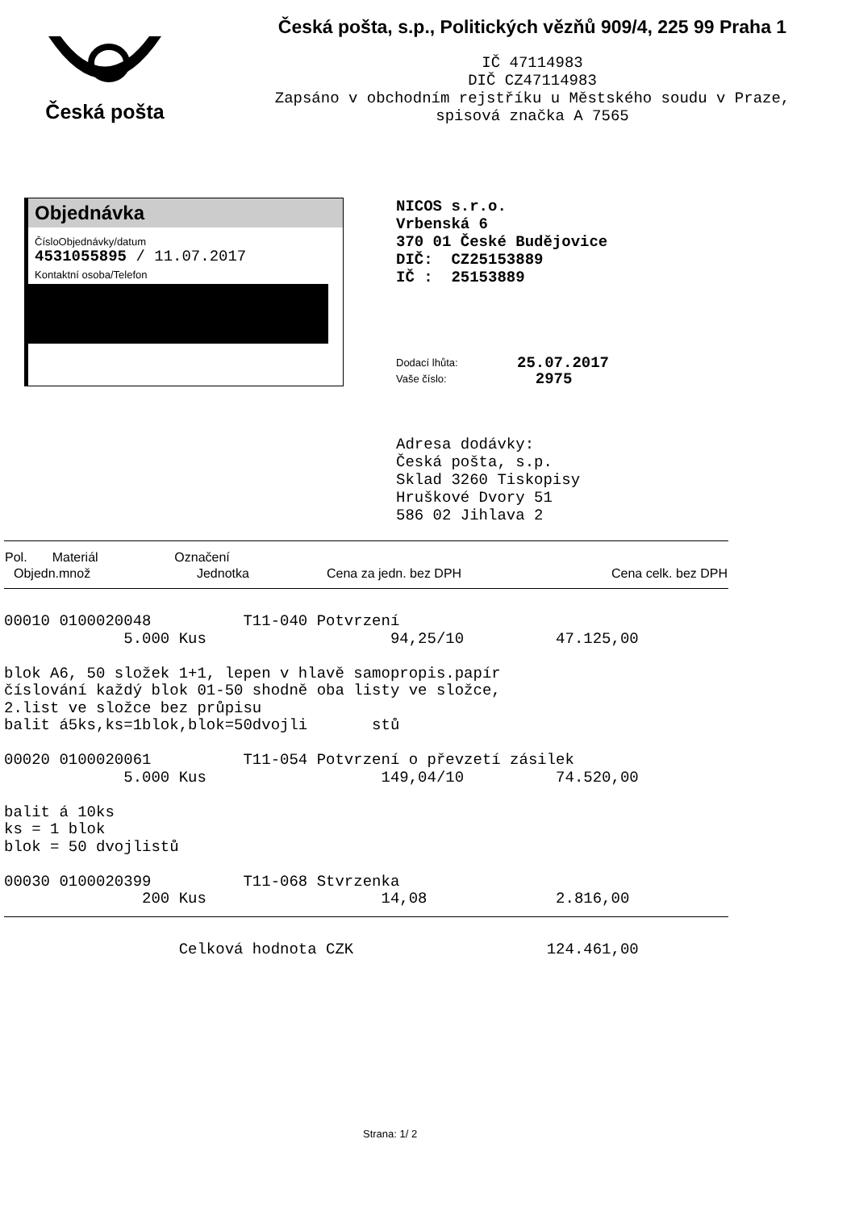Česká pošta
Česká pošta, s.p., Politických vězňů 909/4, 225 99 Praha 1
IČ 47114983
DIČ CZ47114983
Zapsáno v obchodním rejstříku u Městského soudu v Praze,
spisová značka A 7565
Objednávka
ČísloObjednávky/datum
4531055895 / 11.07.2017
Kontaktní osoba/Telefon
NICOS s.r.o.
Vrbenská 6
370 01 České Budějovice
DIČ: CZ25153889
IČ : 25153889
Dodací lhůta:
Vaše číslo:
25.07.2017
2975
Adresa dodávky:
Česká pošta, s.p.
Sklad 3260 Tiskopisy
Hruškové Dvory 51
586 02 Jihlava 2
| Pol. Materiál | Označení | | |
| --- | --- | --- | --- |
| Objedn.množ | Jednotka | Cena za jedn. bez DPH | Cena celk. bez DPH |
00010 0100020048          T11-040 Potvrzení
             5.000 Kus                    94,25/10          47.125,00

blok A6, 50 složek 1+1, lepen v hlavě samopropis.papír
číslování každý blok 01-50 shodně oba listy ve složce,
2.list ve složce bez průpisu
balit á5ks,ks=1blok,blok=50dvojli       stů

00020 0100020061          T11-054 Potvrzení o převzetí zásilek
             5.000 Kus                   149,04/10          74.520,00

balit á 10ks
ks = 1 blok
blok = 50 dvojlistů

00030 0100020399          T11-068 Stvrzenka
               200 Kus                   14,08              2.816,00
                   Celková hodnota CZK                     124.461,00
Strana: 1/ 2